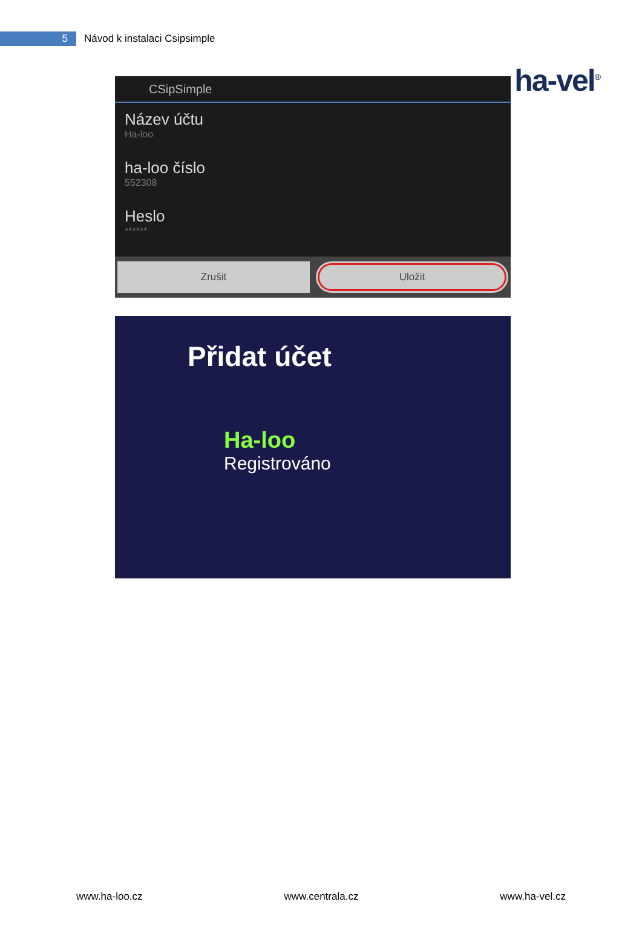5
Návod k instalaci Csipsimple
ha-vel<sup>®</sup>
CSipSimple
Název účtu
Ha-loo
ha-loo číslo
552308
Heslo
******
Zrušit Uložit
Přidat účet
Ha-loo
Registrováno
www.ha-loo.cz www.centrala.cz www.ha-vel.cz